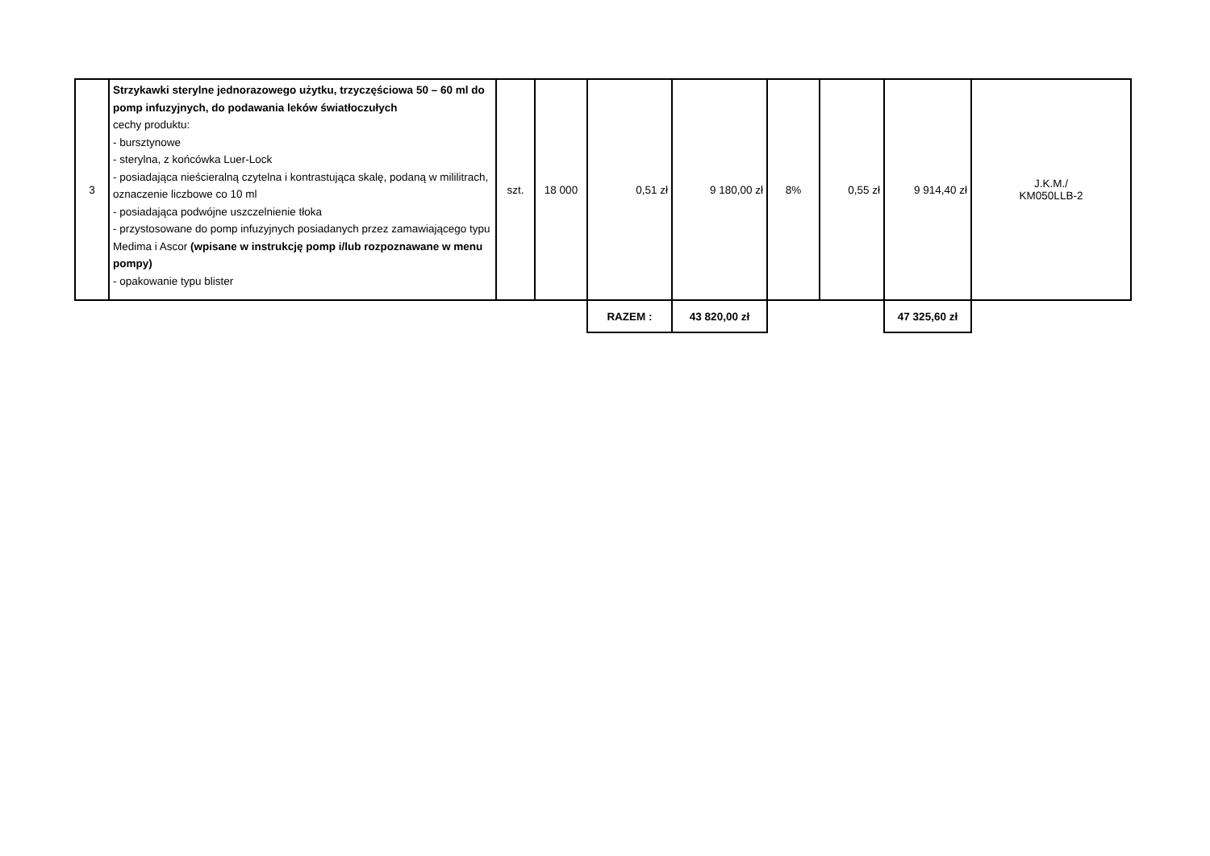| 3 | Strzykawki sterylne jednorazowego użytku, trzyczęściowa 50 – 60 ml do pomp infuzyjnych, do podawania leków światłoczułych cechy produktu: - bursztynowe - sterylna, z końcówka Luer-Lock - posiadająca nieścieralną czytelna i kontrastująca skalę, podaną w mililitrach, oznaczenie liczbowe co 10 ml - posiadająca podwójne uszczelnienie tłoka - przystosowane do pomp infuzyjnych posiadanych przez zamawiającego typu Medima i Ascor (wpisane w instrukcję pomp i/lub rozpoznawane w menu pompy) - opakowanie typu blister | szt. | 18 000 | 0,51 zł | 9 180,00 zł | 8% | 0,55 zł | 9 914,40 zł | J.K.M./ KM050LLB-2 |
| | | | | RAZEM : | 43 820,00 zł | | | 47 325,60 zł | |